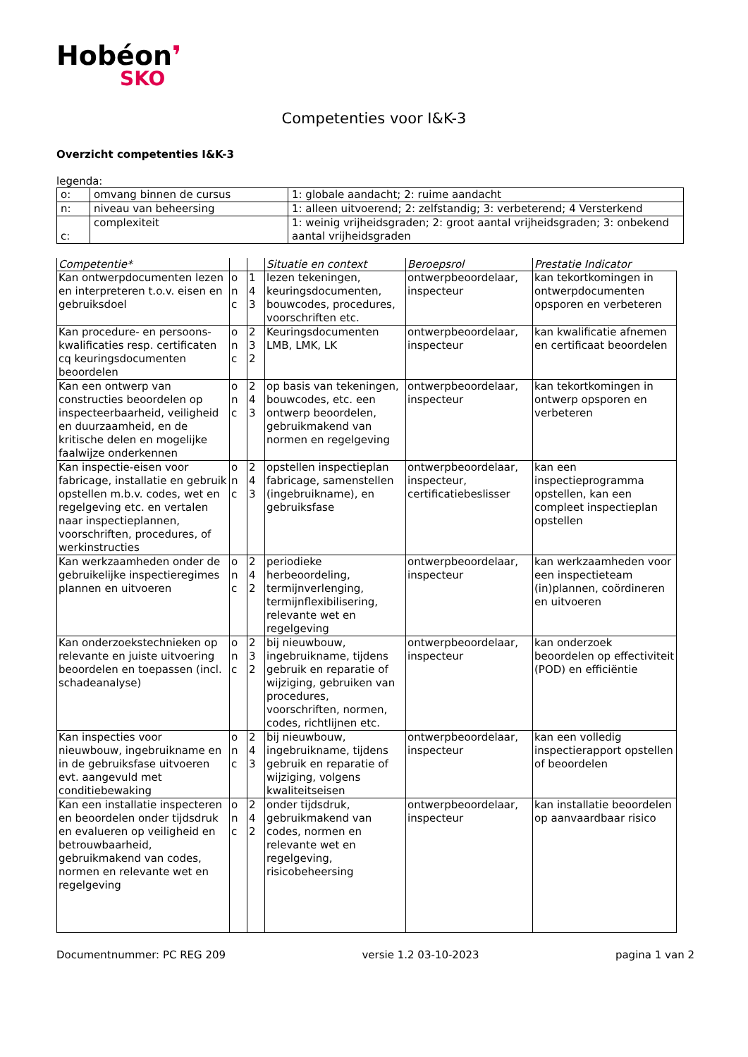Hobéon❜
SKO
Competenties voor I&K-3
Overzicht competenties I&K-3
legenda:
| o: | omvang binnen de cursus | 1: globale aandacht; 2: ruime aandacht |
| n: | niveau van beheersing | 1: alleen uitvoerend; 2: zelfstandig; 3: verbeterend; 4 Versterkend |
| c: | complexiteit | 1: weinig vrijheidsgraden; 2: groot aantal vrijheidsgraden; 3: onbekend aantal vrijheidsgraden |
| Competentie* | | | Situatie en context | Beroepsrol | Prestatie Indicator |
| --- | --- | --- | --- | --- | --- |
| Kan ontwerpdocumenten lezen en interpreteren t.o.v. eisen en gebruiksdoel | o n c | 1 4 3 | lezen tekeningen, keuringsdocumenten, bouwcodes, procedures, voorschriften etc. | ontwerpbeoordelaar, inspecteur | kan tekortkomingen in ontwerpdocumenten opsporen en verbeteren |
| Kan procedure- en persoons-kwalificaties resp. certificaten cq keuringsdocumenten beoordelen | o n c | 2 3 2 | Keuringsdocumenten LMB, LMK, LK | ontwerpbeoordelaar, inspecteur | kan kwalificatie afnemen en certificaat beoordelen |
| Kan een ontwerp van constructies beoordelen op inspecteerbaarheid, veiligheid en duurzaamheid, en de kritische delen en mogelijke faalwijze onderkennen | o n c | 2 4 3 | op basis van tekeningen, bouwcodes, etc. een ontwerp beoordelen, gebruikmakend van normen en regelgeving | ontwerpbeoordelaar, inspecteur | kan tekortkomingen in ontwerp opsporen en verbeteren |
| Kan inspectie-eisen voor fabricage, installatie en gebruik opstellen m.b.v. codes, wet en regelgeving etc. en vertalen naar inspectieplannen, voorschriften, procedures, of werkinstructies | o n c | 2 4 3 | opstellen inspectieplan fabricage, samenstellen (ingebruikname), en gebruiksfase | ontwerpbeoordelaar, inspecteur, certificatiebeslisser | kan een inspectieprogramma opstellen, kan een compleet inspectieplan opstellen |
| Kan werkzaamheden onder de gebruikelijke inspectieregimes plannen en uitvoeren | o n c | 2 4 2 | periodieke herbeoordeling, termijnverlenging, termijnflexibilisering, relevante wet en regelgeving | ontwerpbeoordelaar, inspecteur | kan werkzaamheden voor een inspectieteam (in)plannen, coördineren en uitvoeren |
| Kan onderzoekstechnieken op relevante en juiste uitvoering beoordelen en toepassen (incl. schadeanalyse) | o n c | 2 3 2 | bij nieuwbouw, ingebruikname, tijdens gebruik en reparatie of wijziging, gebruiken van procedures, voorschriften, normen, codes, richtlijnen etc. | ontwerpbeoordelaar, inspecteur | kan onderzoek beoordelen op effectiviteit (POD) en efficiëntie |
| Kan inspecties voor nieuwbouw, ingebruikname en in de gebruiksfase uitvoeren evt. aangevuld met conditiebewaking | o n c | 2 4 3 | bij nieuwbouw, ingebruikname, tijdens gebruik en reparatie of wijziging, volgens kwaliteitseisen | ontwerpbeoordelaar, inspecteur | kan een volledig inspectierapport opstellen of beoordelen |
| Kan een installatie inspecteren en beoordelen onder tijdsdruk en evalueren op veiligheid en betrouwbaarheid, gebruikmakend van codes, normen en relevante wet en regelgeving | o n c | 2 4 2 | onder tijdsdruk, gebruikmakend van codes, normen en relevante wet en regelgeving, risicobeheersing | ontwerpbeoordelaar, inspecteur | kan installatie beoordelen op aanvaardbaar risico |
Documentnummer: PC REG 209 versie 1.2 03-10-2023 pagina 1 van 2